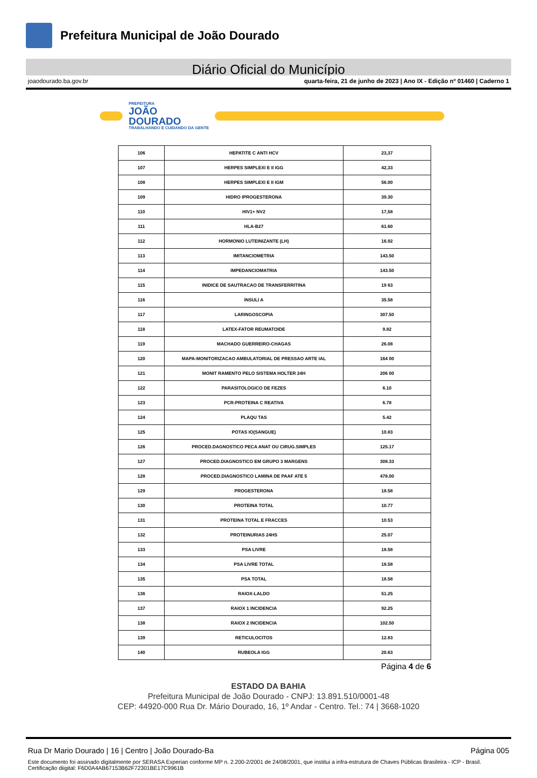Prefeitura Municipal de João Dourado
Diário Oficial do Município
joaodourado.ba.gov.br quarta-feira, 21 de junho de 2023 | Ano IX - Edição nº 01460 | Caderno 1
PREFEITURA
JOÃO
DOURADO
TRABALHANDO E CUIDANDO DA GENTE
| 106 | HEPATITE C ANTI HCV | 23,37 |
| 107 | HERPES SIMPLEXI E II IGG | 42,33 |
| 108 | HERPES SIMPLEXI E II IGM | 56.00 |
| 109 | HIDRO IPROGESTERONA | 39.30 |
| 110 | HIV1+ NV2 | 17,58 |
| 111 | HLA-B27 | 61.60 |
| 112 | HORMONIO LUTEINIZANTE (LH) | 16.92 |
| 113 | IMITANCIOMETRIA | 143.50 |
| 114 | IMPEDANCIOMATRIA | 143.50 |
| 115 | INIDICE DE SAUTRACAO DE TRANSFERRITINA | 19 63 |
| 116 | INSULI A | 35.58 |
| 117 | LARINGOSCOPIA | 307.50 |
| 118 | LATEX-FATOR REUMATOIDE | 9.82 |
| 119 | MACHADO GUERREIRO-CHAGAS | 26.08 |
| 120 | MAPA-MONITORIZACAO AMBULATORIAL DE PRESSAO ARTE IAL | 164 00 |
| 121 | MONIT RAMENTO PELO SISTEMA HOLTER 24H | 206 00 |
| 122 | PARASITOLOGICO DE FEZES | 6.10 |
| 123 | PCR-PROTEINA C REATIVA | 6.78 |
| 124 | PLAQU TAS | 5.42 |
| 125 | POTAS IO(SANGUE) | 10.83 |
| 126 | PROCED.DAGNOSTICO PECA ANAT OU CIRUG.SIMPLES | 125.17 |
| 127 | PROCED.DIAGNOSTICO EM GRUPO 3 MARGENS | 308.33 |
| 128 | PROCED.DIAGNOSTICO LAMINA DE PAAF ATE 5 | 478.00 |
| 129 | PROGESTERONA | 18.58 |
| 130 | PROTEINA TOTAL | 10.77 |
| 131 | PROTEINA TOTAL E FRACCES | 10.53 |
| 132 | PROTEINURIAS 24HS | 25.07 |
| 133 | PSA LIVRE | 18.58 |
| 134 | PSA LIVRE TOTAL | 18.58 |
| 135 | PSA TOTAL | 18.58 |
| 136 | RAIOX-LALDO | 51.25 |
| 137 | RAIOX 1 INCIDENCIA | 92.25 |
| 138 | RAIOX 2 INCIDENCIA | 102.50 |
| 139 | RETICULOCITOS | 12.83 |
| 140 | RUBEOLA IGG | 20.63 |
Página 4 de 6
ESTADO DA BAHIA
Prefeitura Municipal de João Dourado - CNPJ: 13.891.510/0001-48
CEP: 44920-000 Rua Dr. Mário Dourado, 16, 1º Andar - Centro. Tel.: 74 | 3668-1020
Rua Dr Mario Dourado | 16 | Centro | João Dourado-Ba Página 005
Este documento foi assinado digitalmente por SERASA Experian conforme MP n. 2.200-2/2001 de 24/08/2001, que institui a infra-estrutura de Chaves Públicas Brasileira - ICP - Brasil. Certificação diigital: F6D0A4AB67153B62F72301BE17C9961B